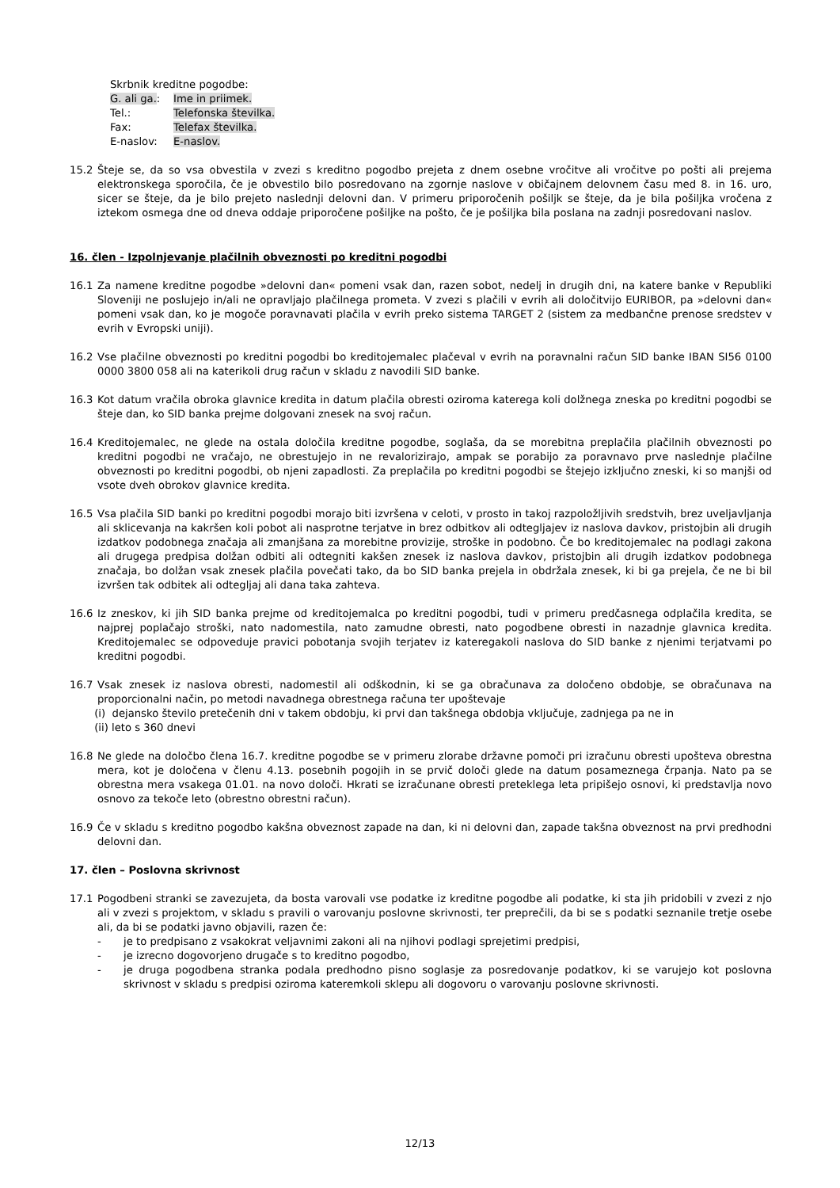Skrbnik kreditne pogodbe:
| G. ali ga. : | Ime in priimek. |
| Tel.: | Telefonska številka. |
| Fax: | Telefax številka. |
| E-naslov: | E-naslov. |
15.2 Šteje se, da so vsa obvestila v zvezi s kreditno pogodbo prejeta z dnem osebne vročitve ali vročitve po pošti ali prejema elektronskega sporočila, če je obvestilo bilo posredovano na zgornje naslove v običajnem delovnem času med 8. in 16. uro, sicer se šteje, da je bilo prejeto naslednji delovni dan. V primeru priporočenih pošiljk se šteje, da je bila pošiljka vročena z iztekom osmega dne od dneva oddaje priporočene pošiljke na pošto, če je pošiljka bila poslana na zadnji posredovani naslov.
16. člen - Izpolnjevanje plačilnih obveznosti po kreditni pogodbi
16.1 Za namene kreditne pogodbe »delovni dan« pomeni vsak dan, razen sobot, nedelj in drugih dni, na katere banke v Republiki Sloveniji ne poslujejo in/ali ne opravljajo plačilnega prometa. V zvezi s plačili v evrih ali določitvijo EURIBOR, pa »delovni dan« pomeni vsak dan, ko je mogoče poravnavati plačila v evrih preko sistema TARGET 2 (sistem za medbančne prenose sredstev v evrih v Evropski uniji).
16.2 Vse plačilne obveznosti po kreditni pogodbi bo kreditojemalec plačeval v evrih na poravnalni račun SID banke IBAN SI56 0100 0000 3800 058 ali na katerikoli drug račun v skladu z navodili SID banke.
16.3 Kot datum vračila obroka glavnice kredita in datum plačila obresti oziroma katerega koli dolžnega zneska po kreditni pogodbi se šteje dan, ko SID banka prejme dolgovani znesek na svoj račun.
16.4 Kreditojemalec, ne glede na ostala določila kreditne pogodbe, soglaša, da se morebitna preplačila plačilnih obveznosti po kreditni pogodbi ne vračajo, ne obrestujejo in ne revalorizirajo, ampak se porabijo za poravnavo prve naslednje plačilne obveznosti po kreditni pogodbi, ob njeni zapadlosti. Za preplačila po kreditni pogodbi se štejejo izključno zneski, ki so manjši od vsote dveh obrokov glavnice kredita.
16.5 Vsa plačila SID banki po kreditni pogodbi morajo biti izvršena v celoti, v prosto in takoj razpoložljivih sredstvih, brez uveljavljanja ali sklicevanja na kakršen koli pobot ali nasprotne terjatve in brez odbitkov ali odtegljajev iz naslova davkov, pristojbin ali drugih izdatkov podobnega značaja ali zmanjšana za morebitne provizije, stroške in podobno. Če bo kreditojemalec na podlagi zakona ali drugega predpisa dolžan odbiti ali odtegniti kakšen znesek iz naslova davkov, pristojbin ali drugih izdatkov podobnega značaja, bo dolžan vsak znesek plačila povečati tako, da bo SID banka prejela in obdržala znesek, ki bi ga prejela, če ne bi bil izvršen tak odbitek ali odtegljaj ali dana taka zahteva.
16.6 Iz zneskov, ki jih SID banka prejme od kreditojemalca po kreditni pogodbi, tudi v primeru predčasnega odplačila kredita, se najprej poplačajo stroški, nato nadomestila, nato zamudne obresti, nato pogodbene obresti in nazadnje glavnica kredita. Kreditojemalec se odpoveduje pravici pobotanja svojih terjatev iz kateregakoli naslova do SID banke z njenimi terjatvami po kreditni pogodbi.
16.7 Vsak znesek iz naslova obresti, nadomestil ali odškodnin, ki se ga obračunava za določeno obdobje, se obračunava na proporcionalni način, po metodi navadnega obrestnega računa ter upoštevaje
(i) dejansko število pretečenih dni v takem obdobju, ki prvi dan takšnega obdobja vključuje, zadnjega pa ne in
(ii) leto s 360 dnevi
16.8 Ne glede na določbo člena 16.7. kreditne pogodbe se v primeru zlorabe državne pomoči pri izračunu obresti upošteva obrestna mera, kot je določena v členu 4.13. posebnih pogojih in se prvič določi glede na datum posameznega črpanja. Nato pa se obrestna mera vsakega 01.01. na novo določi. Hkrati se izračunane obresti preteklega leta pripišejo osnovi, ki predstavlja novo osnovo za tekoče leto (obrestno obrestni račun).
16.9 Če v skladu s kreditno pogodbo kakšna obveznost zapade na dan, ki ni delovni dan, zapade takšna obveznost na prvi predhodni delovni dan.
17. člen – Poslovna skrivnost
17.1 Pogodbeni stranki se zavezujeta, da bosta varovali vse podatke iz kreditne pogodbe ali podatke, ki sta jih pridobili v zvezi z njo ali v zvezi s projektom, v skladu s pravili o varovanju poslovne skrivnosti, ter preprečili, da bi se s podatki seznanile tretje osebe ali, da bi se podatki javno objavili, razen če:
- je to predpisano z vsakokrat veljavnimi zakoni ali na njihovi podlagi sprejetimi predpisi,
- je izrecno dogovorjeno drugače s to kreditno pogodbo,
- je druga pogodbena stranka podala predhodno pisno soglasje za posredovanje podatkov, ki se varujejo kot poslovna skrivnost v skladu s predpisi oziroma kateremkoli sklepu ali dogovoru o varovanju poslovne skrivnosti.
12/13